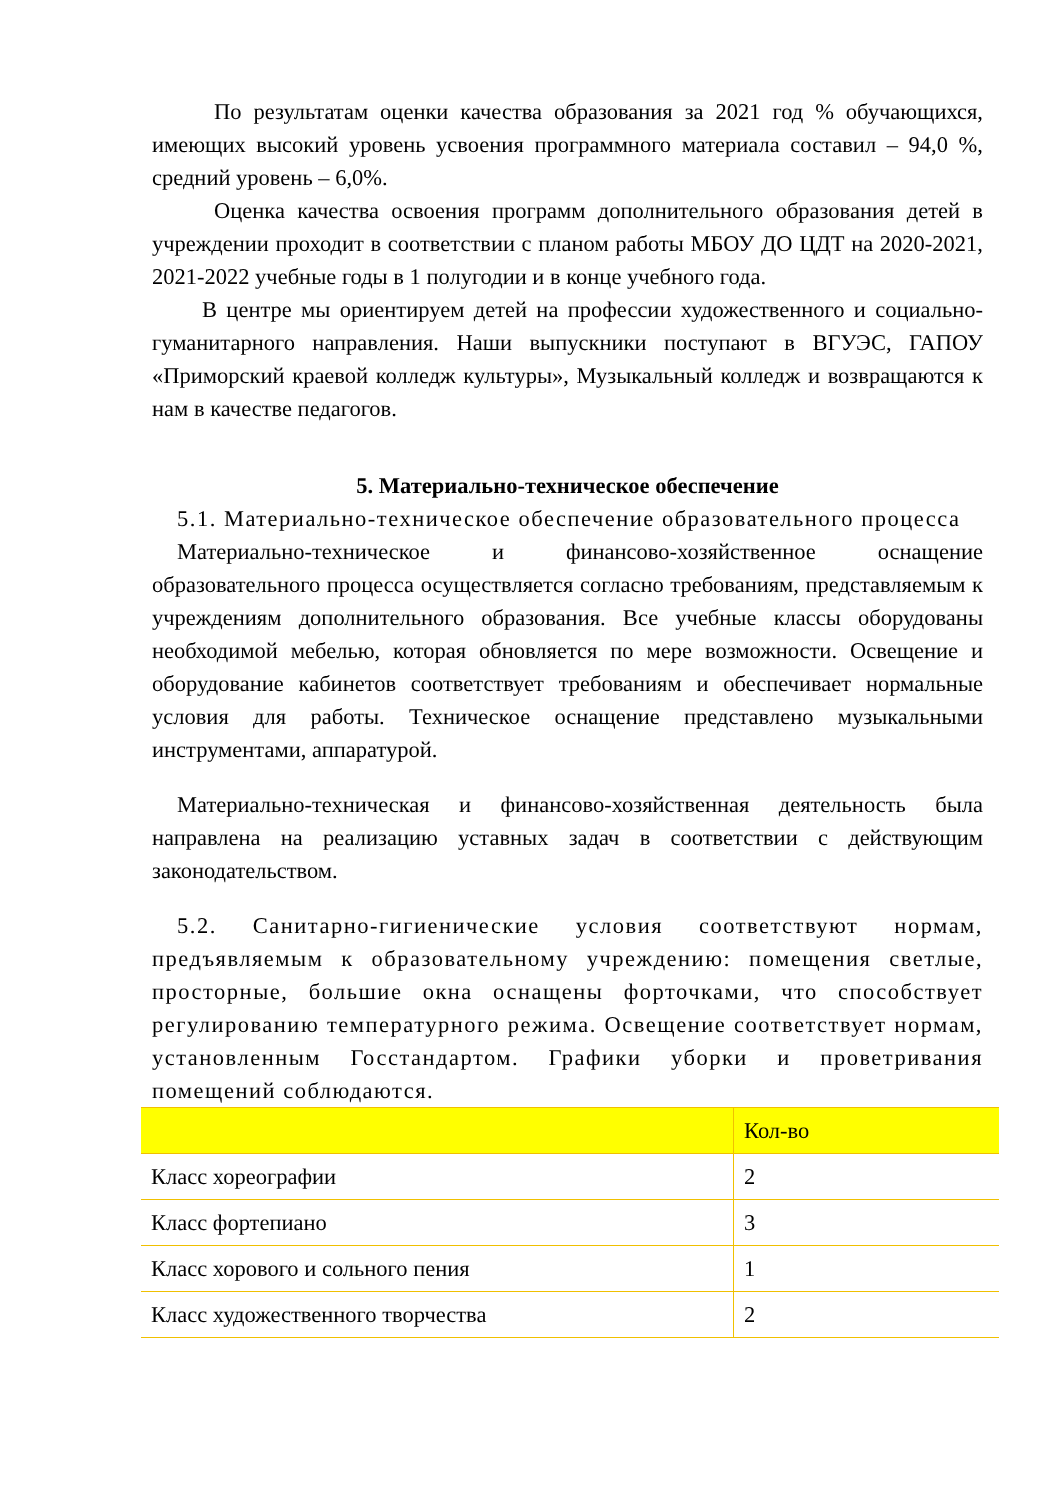По результатам оценки качества образования за 2021 год % обучающихся, имеющих высокий уровень усвоения программного материала составил – 94,0 %, средний уровень – 6,0%.
Оценка качества освоения программ дополнительного образования детей в учреждении проходит в соответствии с планом работы МБОУ ДО ЦДТ на 2020-2021, 2021-2022 учебные годы в 1 полугодии и в конце учебного года.
В центре мы ориентируем детей на профессии художественного и социально-гуманитарного направления. Наши выпускники поступают в ВГУЭС, ГАПОУ «Приморский краевой колледж культуры», Музыкальный колледж и возвращаются к нам в качестве педагогов.
5. Материально-техническое обеспечение
5.1. Материально-техническое обеспечение образовательного процесса
Материально-техническое и финансово-хозяйственное оснащение образовательного процесса осуществляется согласно требованиям, представляемым к учреждениям дополнительного образования. Все учебные классы оборудованы необходимой мебелью, которая обновляется по мере возможности. Освещение и оборудование кабинетов соответствует требованиям и обеспечивает нормальные условия для работы. Техническое оснащение представлено музыкальными инструментами, аппаратурой.
Материально-техническая и финансово-хозяйственная деятельность была направлена на реализацию уставных задач в соответствии с действующим законодательством.
5.2. Санитарно-гигиенические условия соответствуют нормам, предъявляемым к образовательному учреждению: помещения светлые, просторные, большие окна оснащены форточками, что способствует регулированию температурного режима. Освещение соответствует нормам, установленным Госстандартом. Графики уборки и проветривания помещений соблюдаются.
| | Кол-во |
| Класс хореографии | 2 |
| Класс фортепиано | 3 |
| Класс хорового и сольного пения | 1 |
| Класс художественного творчества | 2 |